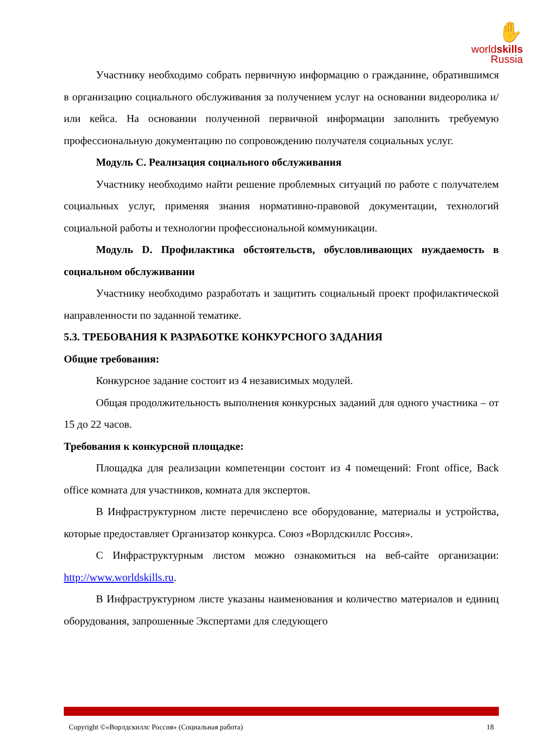✋
worldskills
Russia
Участнику необходимо собрать первичную информацию о гражданине, обратившимся в организацию социального обслуживания за получением услуг на основании видеоролика и/или кейса. На основании полученной первичной информации заполнить требуемую профессиональную документацию по сопровождению получателя социальных услуг.
Модуль С. Реализация социального обслуживания
Участнику необходимо найти решение проблемных ситуаций по работе с получателем социальных услуг, применяя знания нормативно-правовой документации, технологий социальной работы и технологии профессиональной коммуникации.
Модуль D. Профилактика обстоятельств, обусловливающих нуждаемость в социальном обслуживании
Участнику необходимо разработать и защитить социальный проект профилактической направленности по заданной тематике.
5.3. ТРЕБОВАНИЯ К РАЗРАБОТКЕ КОНКУРСНОГО ЗАДАНИЯ
Общие требования:
Конкурсное задание состоит из 4 независимых модулей.
Общая продолжительность выполнения конкурсных заданий для одного участника – от 15 до 22 часов.
Требования к конкурсной площадке:
Площадка для реализации компетенции состоит из 4 помещений: Front office, Back office комната для участников, комната для экспертов.
В Инфраструктурном листе перечислено все оборудование, материалы и устройства, которые предоставляет Организатор конкурса. Союз «Ворлдскиллс Россия».
С Инфраструктурным листом можно ознакомиться на веб-сайте организации: http://www.worldskills.ru.
В Инфраструктурном листе указаны наименования и количество материалов и единиц оборудования, запрошенные Экспертами для следующего
Copyright ©«Ворлдскиллс Россия» (Социальная работа) 18